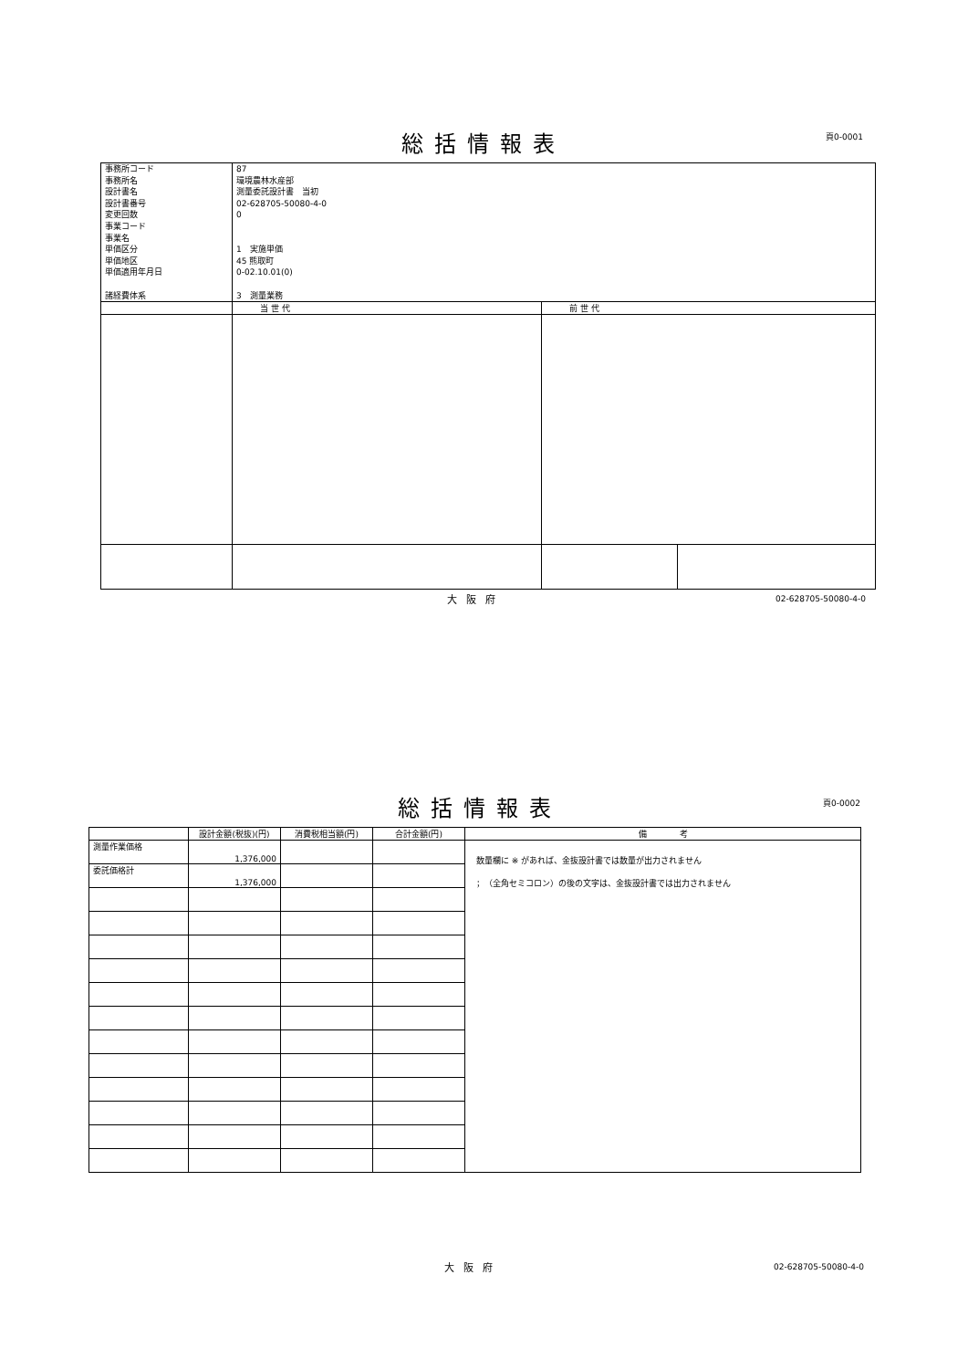総括情報表 頁0-0001
| 事務所コード 事務所名 設計書名 設計書番号 変更回数 事業コード 事業名 単価区分 単価地区 単価適用年月日 諸経費体系 | 87 環境農林水産部 測量委託設計書 当初 02-628705-50080-4-0 0 1 実施単価 45 熊取町 0-02.10.01(0) 3 測量業務 | | |
| | 当 世 代 | 前 世 代 | |
大阪府 02-628705-50080-4-0
総括情報表 頁0-0002
| | 設計金額(税抜)(円) | 消費税相当額(円) | 合計金額(円) | 備 考 |
| --- | --- | --- | --- | --- |
| 測量作業価格 | 1,376,000 | | | 数量欄に ※ があれば、金抜設計書では数量が出力されません ；（全角セミコロン）の後の文字は、金抜設計書では出力されません |
| 委託価格計 | 1,376,000 | | | |
大阪府 02-628705-50080-4-0